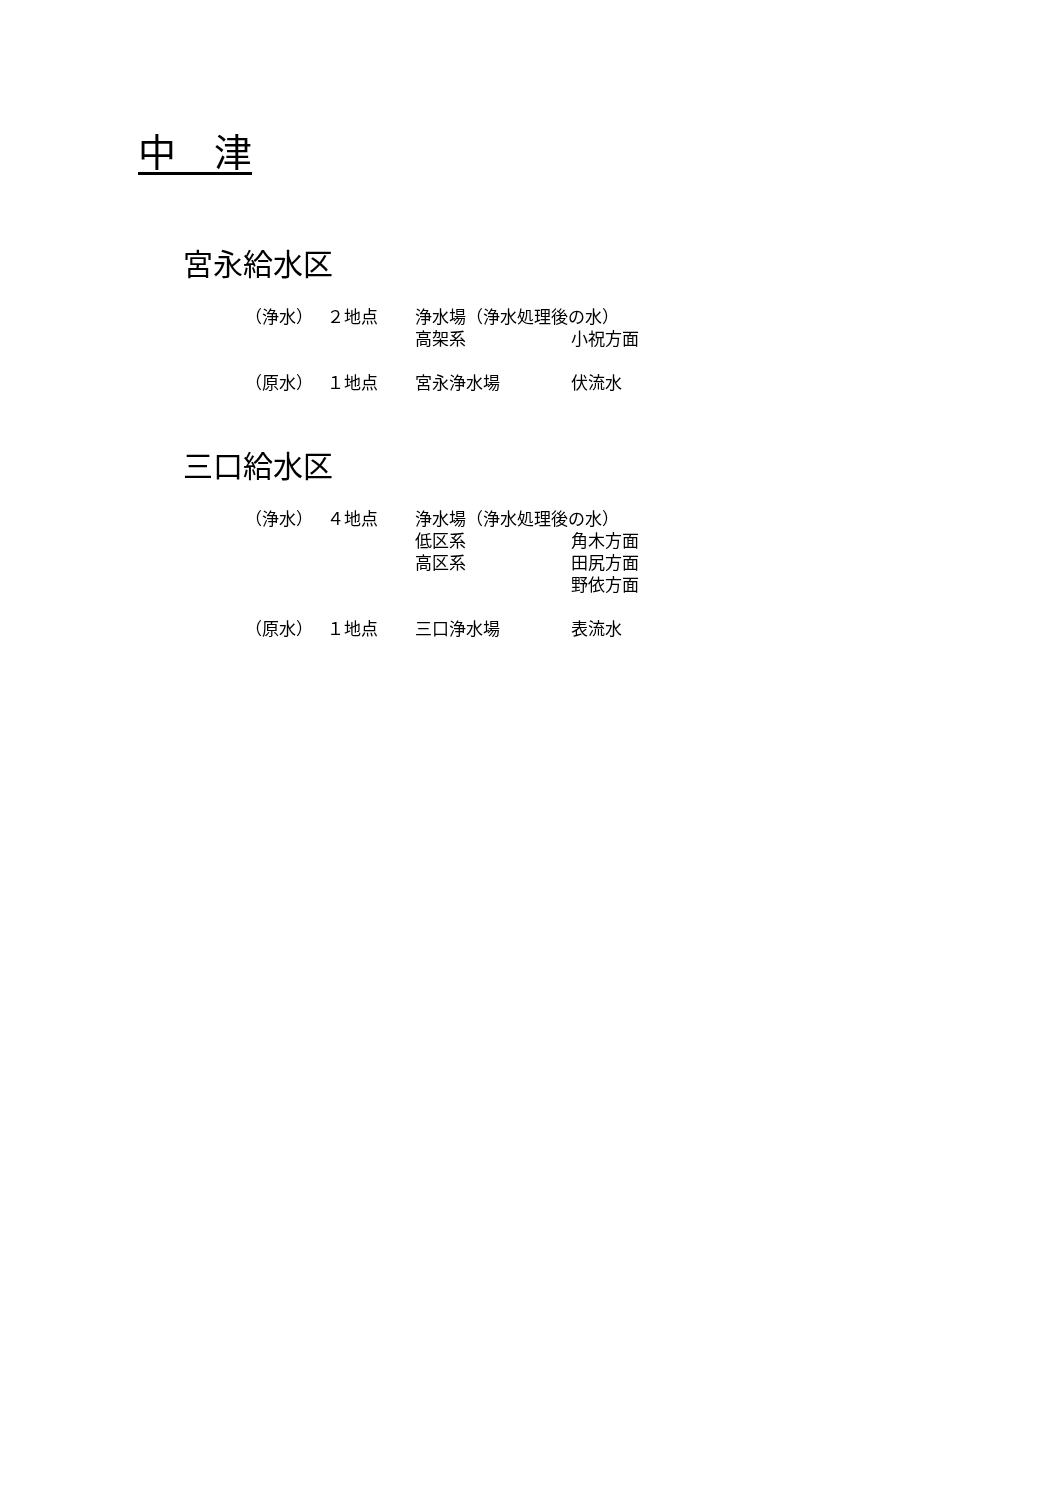中　津
宮永給水区
| （浄水） | ２地点 | 浄水場（浄水処理後の水） | |
| | | 高架系 | 小祝方面 |
| （原水） | １地点 | 宮永浄水場 | 伏流水 |
三口給水区
| （浄水） | ４地点 | 浄水場（浄水処理後の水） | |
| | | 低区系 | 角木方面 |
| | | 高区系 | 田尻方面 |
| | | | 野依方面 |
| （原水） | １地点 | 三口浄水場 | 表流水 |